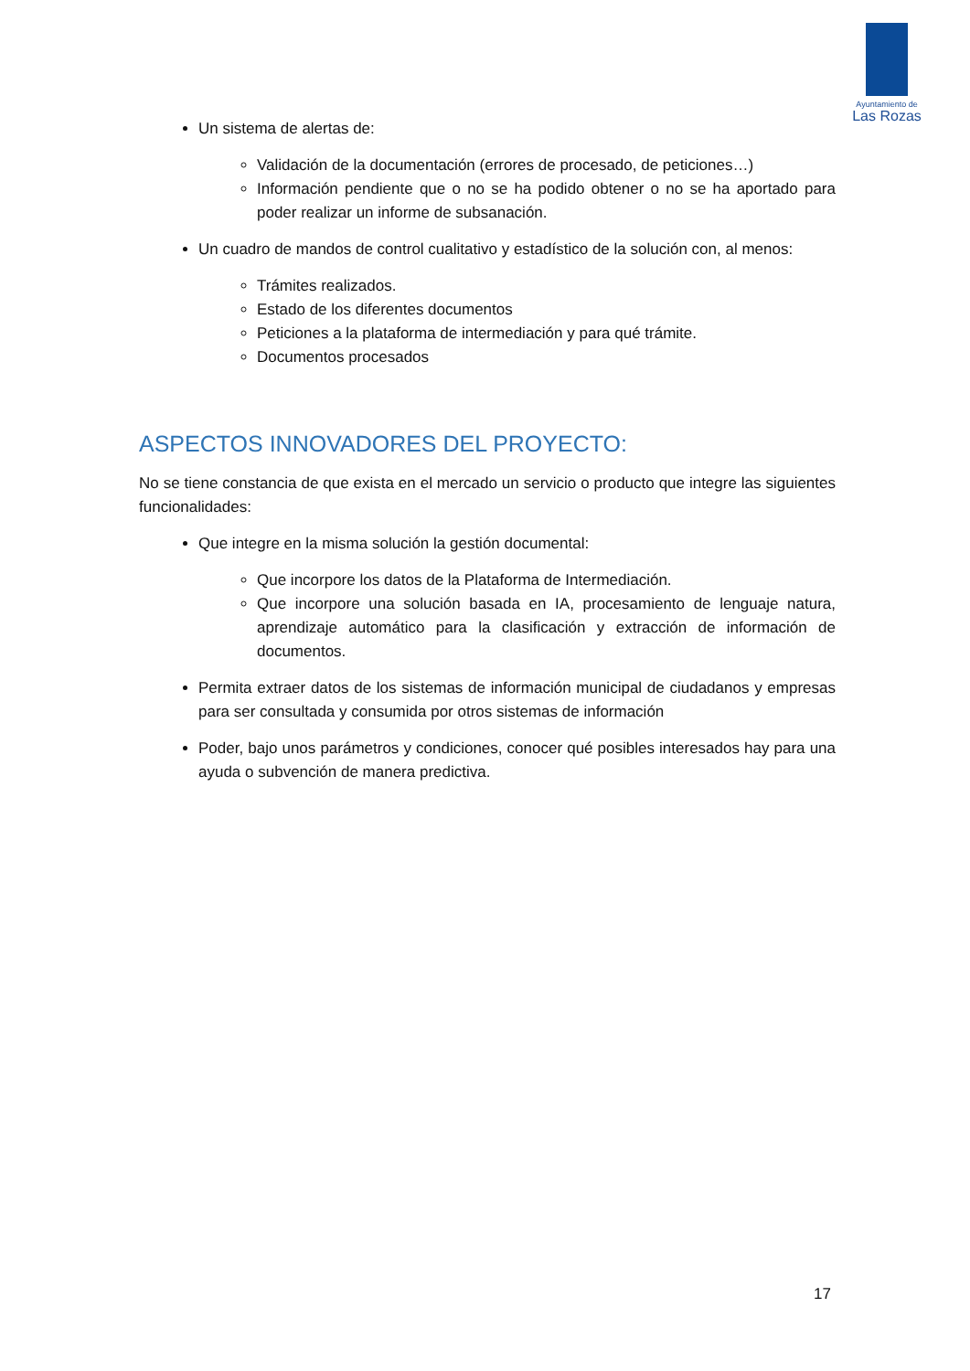Ayuntamiento de
Las Rozas
Un sistema de alertas de:
Validación de la documentación (errores de procesado, de peticiones…)
Información pendiente que o no se ha podido obtener o no se ha aportado para poder realizar un informe de subsanación.
Un cuadro de mandos de control cualitativo y estadístico de la solución con, al menos:
Trámites realizados.
Estado de los diferentes documentos
Peticiones a la plataforma de intermediación y para qué trámite.
Documentos procesados
ASPECTOS INNOVADORES DEL PROYECTO:
No se tiene constancia de que exista en el mercado un servicio o producto que integre las siguientes funcionalidades:
Que integre en la misma solución la gestión documental:
Que incorpore los datos de la Plataforma de Intermediación.
Que incorpore una solución basada en IA, procesamiento de lenguaje natura, aprendizaje automático para la clasificación y extracción de información de documentos.
Permita extraer datos de los sistemas de información municipal de ciudadanos y empresas para ser consultada y consumida por otros sistemas de información
Poder, bajo unos parámetros y condiciones, conocer qué posibles interesados hay para una ayuda o subvención de manera predictiva.
17